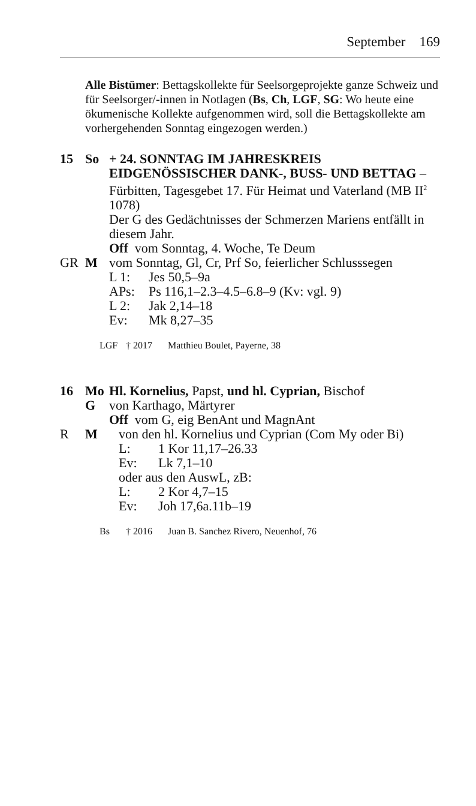September 169
Alle Bistümer: Bettagskollekte für Seelsorgeprojekte ganze Schweiz und für Seelsorger/-innen in Notlagen (Bs, Ch, LGF, SG: Wo heute eine ökumenische Kollekte aufgenommen wird, soll die Bettagskollekte am vorhergehenden Sonntag eingezogen werden.)
15 So + 24. SONNTAG IM JAHRESKREIS EIDGENÖSSISCHER DANK-, BUSS- UND BETTAG – Fürbitten, Tagesgebet 17. Für Heimat und Vaterland (MB II<sup>2</sup> 1078)
Der G des Gedächtnisses der Schmerzen Mariens entfällt in diesem Jahr.
Off vom Sonntag, 4. Woche, Te Deum
GR M vom Sonntag, Gl, Cr, Prf So, feierlicher Schlusssegen
L 1: Jes 50,5–9a
APs: Ps 116,1–2.3–4.5–6.8–9 (Kv: vgl. 9)
L 2: Jak 2,14–18
Ev: Mk 8,27–35
LGF † 2017 Matthieu Boulet, Payerne, 38
16 Mo Hl. Kornelius, Papst, und hl. Cyprian, Bischof
G von Karthago, Märtyrer
Off vom G, eig BenAnt und MagnAnt
R M von den hl. Kornelius und Cyprian (Com My oder Bi)
L: 1 Kor 11,17–26.33
Ev: Lk 7,1–10
oder aus den AuswL, zB:
L: 2 Kor 4,7–15
Ev: Joh 17,6a.11b–19
Bs † 2016 Juan B. Sanchez Rivero, Neuenhof, 76